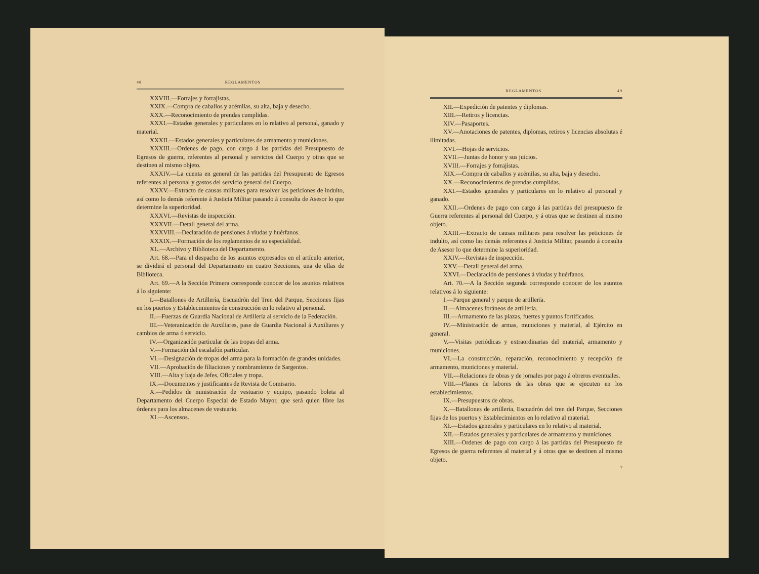48 REGLAMENTOS
XXVIII.—Forrajes y forrajistas.
XXIX.—Compra de caballos y acémilas, su alta, baja y desecho.
XXX.—Reconocimiento de prendas cumplidas.
XXXI.—Estados generales y particulares en lo relativo al personal, ganado y material.
XXXII.—Estados generales y particulares de armamento y municiones.
XXXIII.—Ordenes de pago, con cargo á las partidas del Presupuesto de Egresos de guerra, referentes al personal y servicios del Cuerpo y otras que se destinen al mismo objeto.
XXXIV.—La cuenta en general de las partidas del Presupuesto de Egresos referentes al personal y gastos del servicio general del Cuerpo.
XXXV.—Extracto de causas militares para resolver las peticiones de indulto, así como lo demás referente á Justicia Militar pasando á consulta de Asesor lo que determine la superioridad.
XXXVI.—Revistas de inspección.
XXXVII.—Detall general del arma.
XXXVIII.—Declaración de pensiones á viudas y huérfanos.
XXXIX.—Formación de los reglamentos de su especialidad.
XL.—Archivo y Biblioteca del Departamento.
Art. 68.—Para el despacho de los asuntos expresados en el artículo anterior, se dividirá el personal del Departamento en cuatro Secciones, una de ellas de Biblioteca.
Art. 69.—A la Sección Primera corresponde conocer de los asuntos relativos á lo siguiente:
I.—Batallones de Artillería, Escuadrón del Tren del Parque, Secciones fijas en los puertos y Establecimientos de construcción en lo relativo al personal.
II.—Fuerzas de Guardia Nacional de Artillería al servicio de la Federación.
III.—Veteranización de Auxiliares, pase de Guardia Nacional á Auxiliares y cambios de arma ó servicio.
IV.—Organización particular de las tropas del arma.
V.—Formación del escalafón particular.
VI.—Designación de tropas del arma para la formación de grandes unidades.
VII.—Aprobación de filiaciones y nombramiento de Sargentos.
VIII.—Alta y baja de Jefes, Oficiales y tropa.
IX.—Documentos y justificantes de Revista de Comisario.
X.—Pedidos de ministración de vestuario y equipo, pasando boleta al Departamento del Cuerpo Especial de Estado Mayor, que será quien libre las órdenes para los almacenes de vestuario.
XI.—Ascensos.
REGLAMENTOS 49
XII.—Expedición de patentes y diplomas.
XIII.—Retiros y licencias.
XIV.—Pasaportes.
XV.—Anotaciones de patentes, diplomas, retiros y licencias absolutas é ilimitadas.
XVI.—Hojas de servicios.
XVII.—Juntas de honor y sus juicios.
XVIII.—Forrajes y forrajistas.
XIX.—Compra de caballos y acémilas, su alta, baja y desecho.
XX.—Reconocimientos de prendas cumplidas.
XXI.—Estados generales y particulares en lo relativo al personal y ganado.
XXII.—Ordenes de pago con cargo á las partidas del presupuesto de Guerra referentes al personal del Cuerpo, y á otras que se destinen al mismo objeto.
XXIII.—Extracto de causas militares para resolver las peticiones de indulto, así como las demás referentes á Justicia Militar, pasando á consulta de Asesor lo que determine la superioridad.
XXIV.—Revistas de inspección.
XXV.—Detall general del arma.
XXVI.—Declaración de pensiones á viudas y huérfanos.
Art. 70.—A la Sección segunda corresponde conocer de los asuntos relativos á lo siguiente:
I.—Parque general y parque de artillería.
II.—Almacenes foráneos de artillería.
III.—Armamento de las plazas, fuertes y puntos fortificados.
IV.—Ministración de armas, municiones y material, al Ejército en general.
V.—Visitas periódicas y extraordinarias del material, armamento y municiones.
VI.—La construcción, reparación, reconocimiento y recepción de armamento, municiones y material.
VII.—Relaciones de obras y de jornales por pago á obreros eventuales.
VIII.—Planes de labores de las obras que se ejecuten en los establecimientos.
IX.—Presupuestos de obras.
X.—Batallones de artillería, Escuadrón del tren del Parque, Secciones fijas de los puertos y Establecimientos en lo relativo al material.
XI.—Estados generales y particulares en lo relativo al material.
XII.—Estados generales y particulares de armamento y municiones.
XIII.—Ordenes de pago con cargo á las partidas del Presupuesto de Egresos de guerra referentes al material y á otras que se destinen al mismo objeto.
7